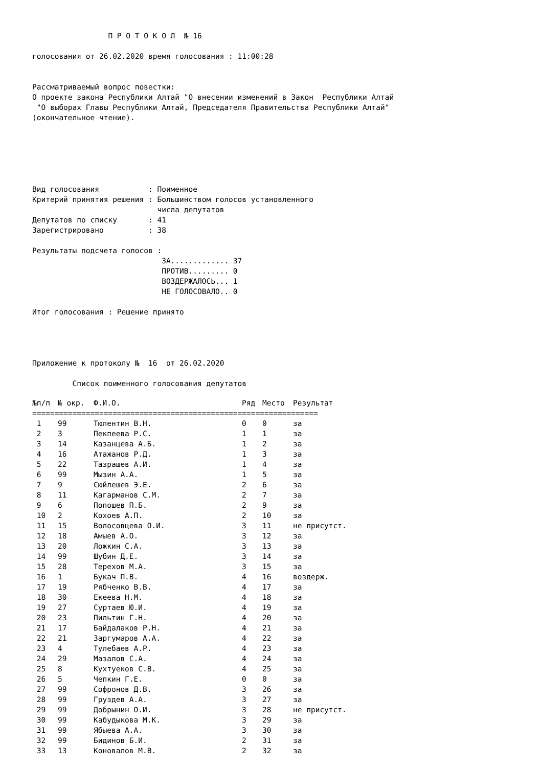П Р О Т О К О Л  № 16

голосования от 26.02.2020 время голосования : 11:00:28


Рассматриваемый вопрос повестки:
О проекте закона Республики Алтай "О внесении изменений в Закон  Республики Алтай
 "О выборах Главы Республики Алтай, Председателя Правительства Республики Алтай"
(окончательное чтение).






Вид голосования           : Поименное
Критерий принятия решения : Большинством голосов установленного
                            числа депутатов
Депутатов по списку       : 41
Зарегистрировано          : 38

Результаты подсчета голосов :
                             ЗА............. 37
                             ПРОТИВ......... 0
                             ВОЗДЕРЖАЛОСЬ... 1
                             НЕ ГОЛОСОВАЛО.. 0

Итог голосования : Решение принято




Приложение к протоколу №  16  от 26.02.2020

         Список поименного голосования депутатов
| №п/п | № окр. | Ф.И.О. | Ряд | Место | Результат |
| --- | --- | --- | --- | --- | --- |
| ================================================================ | | | | | |
| 1 | 99 | Тюлентин В.Н. | 0 | 0 | за |
| 2 | 3 | Пекпеева Р.С. | 1 | 1 | за |
| 3 | 14 | Казанцева А.Б. | 1 | 2 | за |
| 4 | 16 | Атажанов Р.Д. | 1 | 3 | за |
| 5 | 22 | Тазрашев А.И. | 1 | 4 | за |
| 6 | 99 | Мызин А.А. | 1 | 5 | за |
| 7 | 9 | Сюйлешев Э.Е. | 2 | 6 | за |
| 8 | 11 | Кагарманов С.М. | 2 | 7 | за |
| 9 | 6 | Попошев П.Б. | 2 | 9 | за |
| 10 | 2 | Кохоев А.П. | 2 | 10 | за |
| 11 | 15 | Волосовцева О.И. | 3 | 11 | не присутст. |
| 12 | 18 | Амыев А.О. | 3 | 12 | за |
| 13 | 20 | Ложкин С.А. | 3 | 13 | за |
| 14 | 99 | Шубин Д.Е. | 3 | 14 | за |
| 15 | 28 | Терехов М.А. | 3 | 15 | за |
| 16 | 1 | Букач П.В. | 4 | 16 | воздерж. |
| 17 | 19 | Рябченко В.В. | 4 | 17 | за |
| 18 | 30 | Екеева Н.М. | 4 | 18 | за |
| 19 | 27 | Суртаев Ю.И. | 4 | 19 | за |
| 20 | 23 | Пильтин Г.Н. | 4 | 20 | за |
| 21 | 17 | Байдалаков Р.Н. | 4 | 21 | за |
| 22 | 21 | Заргумаров А.А. | 4 | 22 | за |
| 23 | 4 | Тулебаев А.Р. | 4 | 23 | за |
| 24 | 29 | Мазалов С.А. | 4 | 24 | за |
| 25 | 8 | Кухтуеков С.В. | 4 | 25 | за |
| 26 | 5 | Чепкин Г.Е. | 0 | 0 | за |
| 27 | 99 | Софронов Д.В. | 3 | 26 | за |
| 28 | 99 | Груздев А.А. | 3 | 27 | за |
| 29 | 99 | Добрынин О.И. | 3 | 28 | не присутст. |
| 30 | 99 | Кабудыкова М.К. | 3 | 29 | за |
| 31 | 99 | Ябыева А.А. | 3 | 30 | за |
| 32 | 99 | Бидинов Б.И. | 2 | 31 | за |
| 33 | 13 | Коновалов М.В. | 2 | 32 | за |